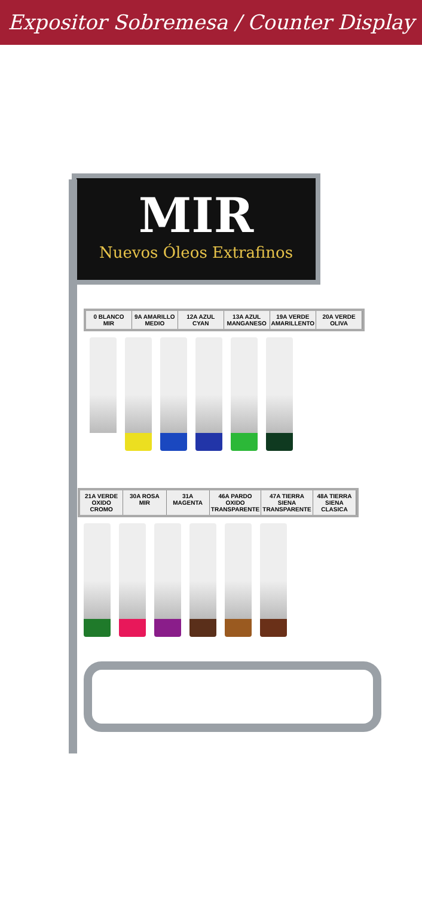Expositor Sobremesa / Counter Display
MIR
Nuevos Óleos Extrafinos
0 BLANCO MIR 9A AMARILLO MEDIO 12A AZUL CYAN 13A AZUL MANGANESO 19A VERDE AMARILLENTO 20A VERDE OLIVA
21A VERDE OXIDO CROMO 30A ROSA MIR 31A MAGENTA 46A PARDO OXIDO TRANSPARENTE 47A TIERRA SIENA TRANSPARENTE 48A TIERRA SIENA CLASICA